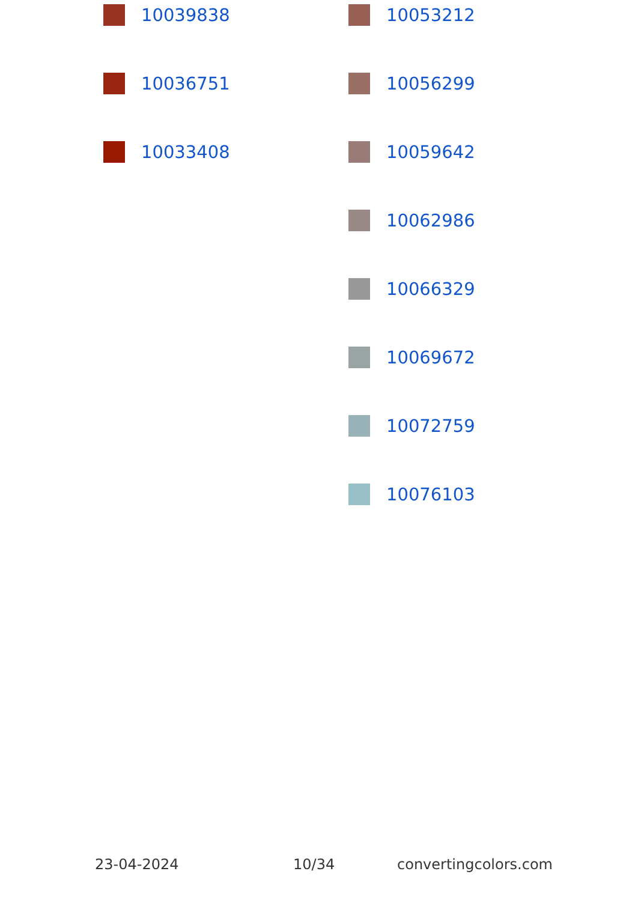10039838
10036751
10033408
10053212
10056299
10059642
10062986
10066329
10069672
10072759
10076103
23-04-2024 10/34 convertingcolors.com